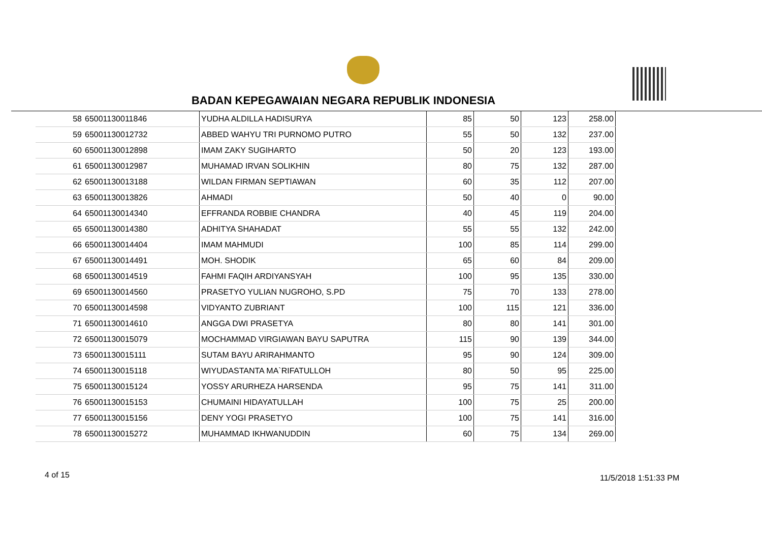BADAN KEPEGAWAIAN NEGARA REPUBLIK INDONESIA
| 58 | 65001130011846 | YUDHA ALDILLA HADISURYA | 85 | 50 | 123 | 258.00 |
| 59 | 65001130012732 | ABBED WAHYU TRI PURNOMO PUTRO | 55 | 50 | 132 | 237.00 |
| 60 | 65001130012898 | IMAM ZAKY SUGIHARTO | 50 | 20 | 123 | 193.00 |
| 61 | 65001130012987 | MUHAMAD IRVAN SOLIKHIN | 80 | 75 | 132 | 287.00 |
| 62 | 65001130013188 | WILDAN FIRMAN SEPTIAWAN | 60 | 35 | 112 | 207.00 |
| 63 | 65001130013826 | AHMADI | 50 | 40 | 0 | 90.00 |
| 64 | 65001130014340 | EFFRANDA ROBBIE CHANDRA | 40 | 45 | 119 | 204.00 |
| 65 | 65001130014380 | ADHITYA SHAHADAT | 55 | 55 | 132 | 242.00 |
| 66 | 65001130014404 | IMAM MAHMUDI | 100 | 85 | 114 | 299.00 |
| 67 | 65001130014491 | MOH. SHODIK | 65 | 60 | 84 | 209.00 |
| 68 | 65001130014519 | FAHMI FAQIH ARDIYANSYAH | 100 | 95 | 135 | 330.00 |
| 69 | 65001130014560 | PRASETYO YULIAN NUGROHO, S.PD | 75 | 70 | 133 | 278.00 |
| 70 | 65001130014598 | VIDYANTO ZUBRIANT | 100 | 115 | 121 | 336.00 |
| 71 | 65001130014610 | ANGGA DWI PRASETYA | 80 | 80 | 141 | 301.00 |
| 72 | 65001130015079 | MOCHAMMAD VIRGIAWAN BAYU SAPUTRA | 115 | 90 | 139 | 344.00 |
| 73 | 65001130015111 | SUTAM BAYU ARIRAHMANTO | 95 | 90 | 124 | 309.00 |
| 74 | 65001130015118 | WIYUDASTANTA MA`RIFATULLOH | 80 | 50 | 95 | 225.00 |
| 75 | 65001130015124 | YOSSY ARURHEZA HARSENDA | 95 | 75 | 141 | 311.00 |
| 76 | 65001130015153 | CHUMAINI HIDAYATULLAH | 100 | 75 | 25 | 200.00 |
| 77 | 65001130015156 | DENY YOGI PRASETYO | 100 | 75 | 141 | 316.00 |
| 78 | 65001130015272 | MUHAMMAD IKHWANUDDIN | 60 | 75 | 134 | 269.00 |
4 of 15 11/5/2018 1:51:33 PM